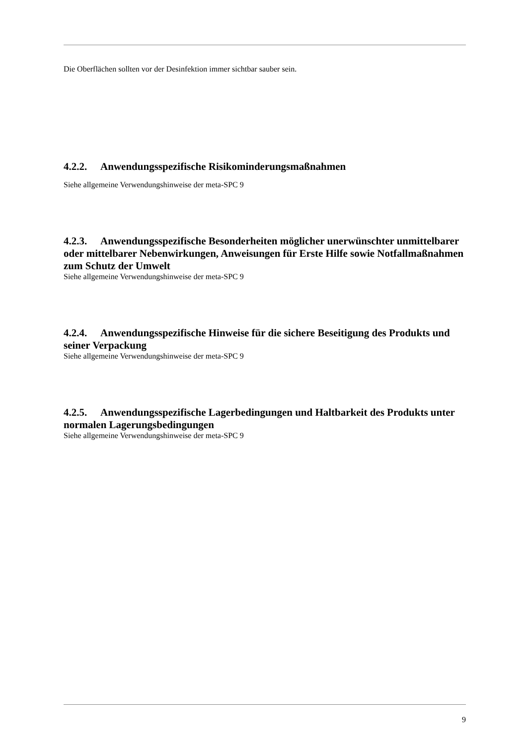Die Oberflächen sollten vor der Desinfektion immer sichtbar sauber sein.
4.2.2. Anwendungsspezifische Risikominderungsmaßnahmen
Siehe allgemeine Verwendungshinweise der meta-SPC 9
4.2.3. Anwendungsspezifische Besonderheiten möglicher unerwünschter unmittelbarer oder mittelbarer Nebenwirkungen, Anweisungen für Erste Hilfe sowie Notfallmaßnahmen zum Schutz der Umwelt
Siehe allgemeine Verwendungshinweise der meta-SPC 9
4.2.4. Anwendungsspezifische Hinweise für die sichere Beseitigung des Produkts und seiner Verpackung
Siehe allgemeine Verwendungshinweise der meta-SPC 9
4.2.5. Anwendungsspezifische Lagerbedingungen und Haltbarkeit des Produkts unter normalen Lagerungsbedingungen
Siehe allgemeine Verwendungshinweise der meta-SPC 9
9